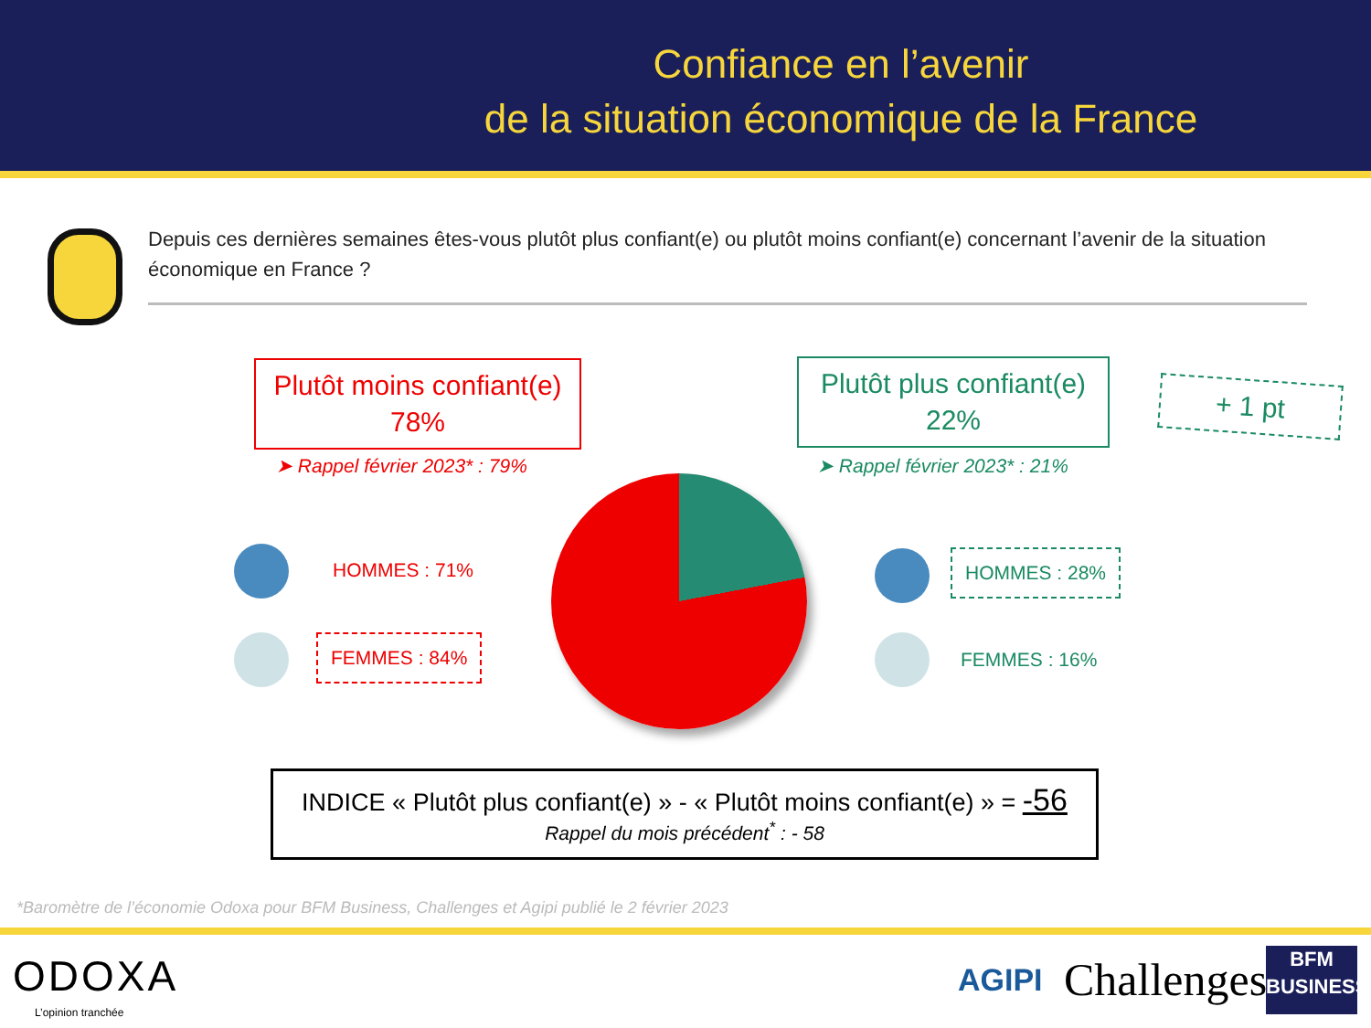Confiance en l’avenir
de la situation économique de la France
Depuis ces dernières semaines êtes-vous plutôt plus confiant(e) ou plutôt moins confiant(e) concernant l’avenir de la situation économique en France ?
Plutôt moins confiant(e)
78%
Plutôt plus confiant(e)
22%
+ 1 pt
➤ Rappel février 2023* : 79% ➤ Rappel février 2023* : 21%
HOMMES : 71%
FEMMES : 84%
HOMMES : 28%
FEMMES : 16%
INDICE « Plutôt plus confiant(e) » - « Plutôt moins confiant(e) » = -56
Rappel du mois précédent<sup>*</sup> : - 58
*Baromètre de l’économie Odoxa pour BFM Business, Challenges et Agipi publié le 2 février 2023
ODOXA
L’opinion tranchée
AGIPI Challenges
BFM
BUSINESS